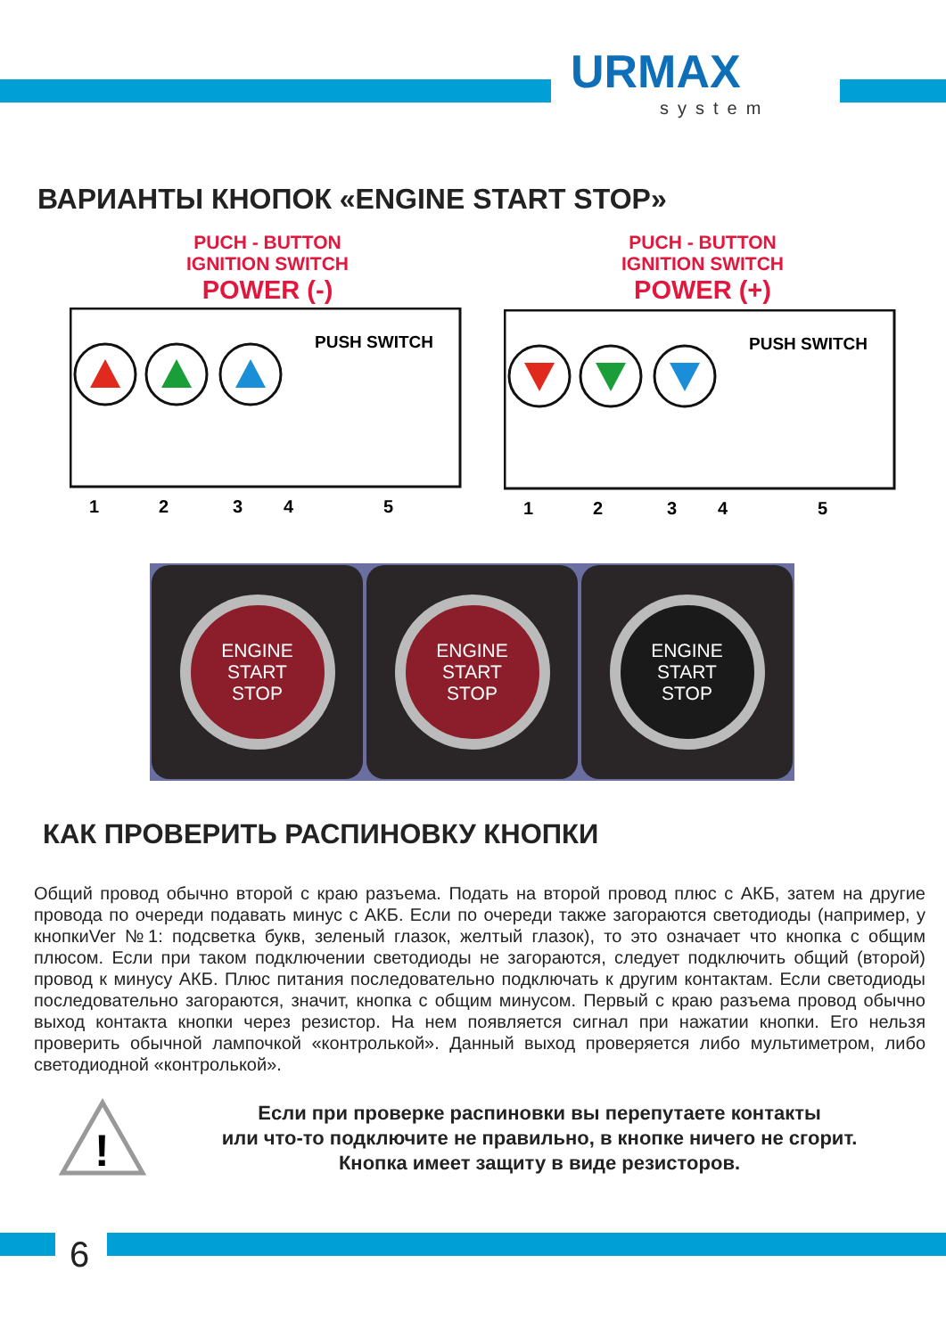URMAX
system
ВАРИАНТЫ КНОПОК «ENGINE START STOP»
PUCH - BUTTON
IGNITION SWITCH
POWER (-)
PUCH - BUTTON
IGNITION SWITCH
POWER (+)
PUSH SWITCH
1
2
3
4
5
PUSH SWITCH
1
2
3
4
5
ENGINE
START
STOP
ENGINE
START
STOP
ENGINE
START
STOP
КАК ПРОВЕРИТЬ РАСПИНОВКУ КНОПКИ
Общий провод обычно второй с краю разъема. Подать на второй провод плюс с АКБ, затем на другие провода по очереди подавать минус с АКБ. Если по очереди также загораются светодиоды (например, у кнопкиVer №1: подсветка букв, зеленый глазок, желтый глазок), то это означает что кнопка с общим плюсом. Если при таком подключении светодиоды не загораются, следует подключить общий (второй) провод к минусу АКБ. Плюс питания последовательно подключать к другим контактам. Если светодиоды последовательно загораются, значит, кнопка с общим минусом. Первый с краю разъема провод обычно выход контакта кнопки через резистор. На нем появляется сигнал при нажатии кнопки. Его нельзя проверить обычной лампочкой «контролькой». Данный выход проверяется либо мультиметром, либо светодиодной «контролькой».
!
Если при проверке распиновки вы перепутаете контакты
или что-то подключите не правильно, в кнопке ничего не сгорит.
Кнопка имеет защиту в виде резисторов.
6